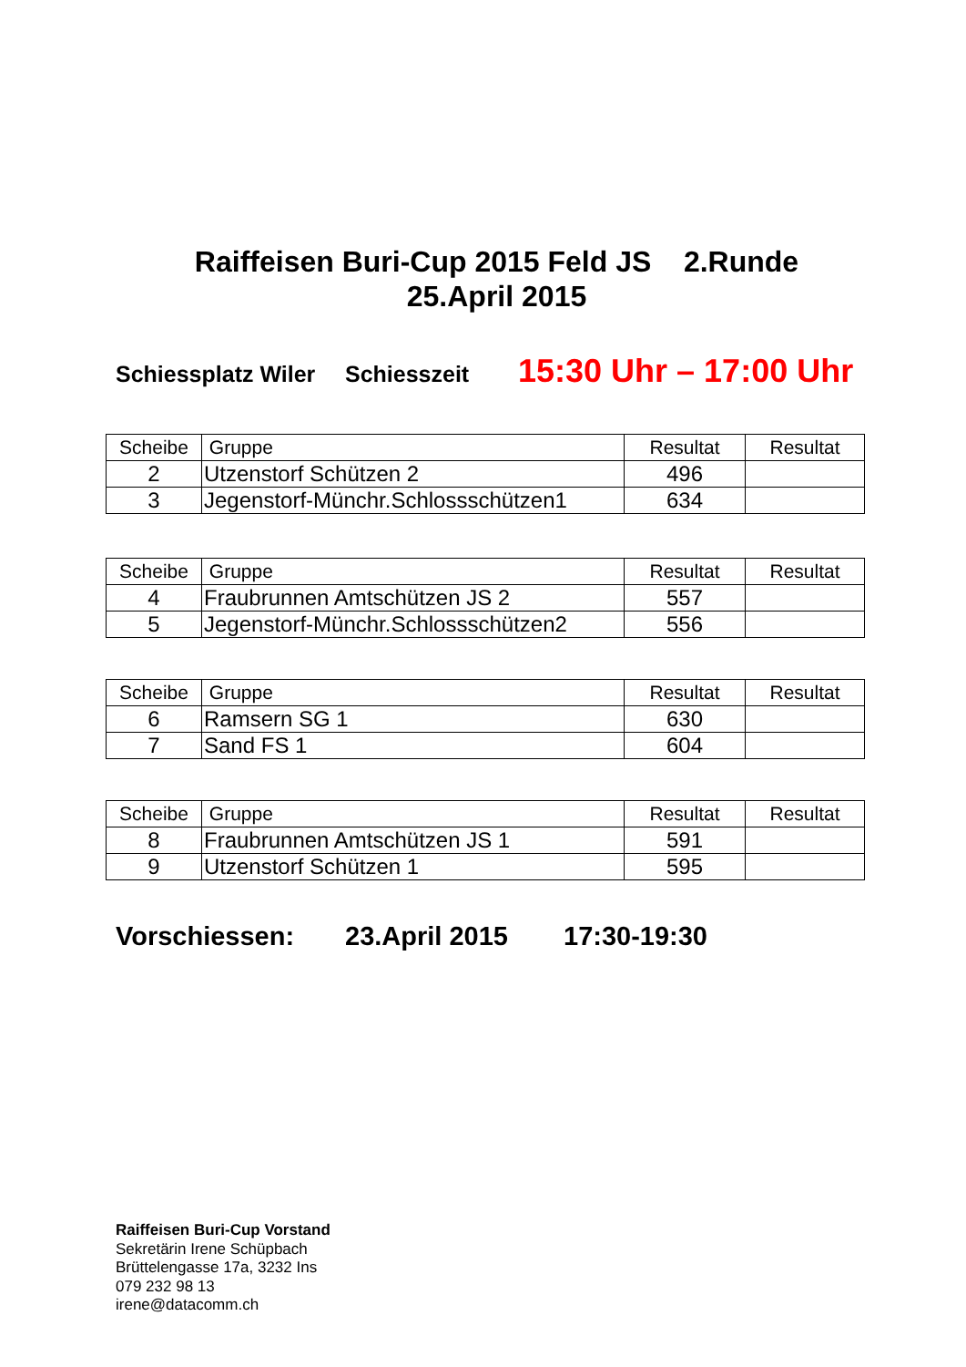Raiffeisen Buri-Cup 2015 Feld JS 2.Runde
25.April 2015
Schiessplatz Wiler Schiesszeit 15:30 Uhr – 17:00 Uhr
| Scheibe | Gruppe | Resultat | Resultat |
| --- | --- | --- | --- |
| 2 | Utzenstorf Schützen 2 | 496 | |
| 3 | Jegenstorf-Münchr.Schlossschützen1 | 634 | |
| Scheibe | Gruppe | Resultat | Resultat |
| --- | --- | --- | --- |
| 4 | Fraubrunnen Amtschützen JS 2 | 557 | |
| 5 | Jegenstorf-Münchr.Schlossschützen2 | 556 | |
| Scheibe | Gruppe | Resultat | Resultat |
| --- | --- | --- | --- |
| 6 | Ramsern SG 1 | 630 | |
| 7 | Sand FS 1 | 604 | |
| Scheibe | Gruppe | Resultat | Resultat |
| --- | --- | --- | --- |
| 8 | Fraubrunnen Amtschützen JS 1 | 591 | |
| 9 | Utzenstorf Schützen 1 | 595 | |
Vorschiessen: 23.April 2015 17:30-19:30
Raiffeisen Buri-Cup Vorstand
Sekretärin Irene Schüpbach
Brüttelengasse 17a, 3232 Ins
079 232 98 13
irene@datacomm.ch